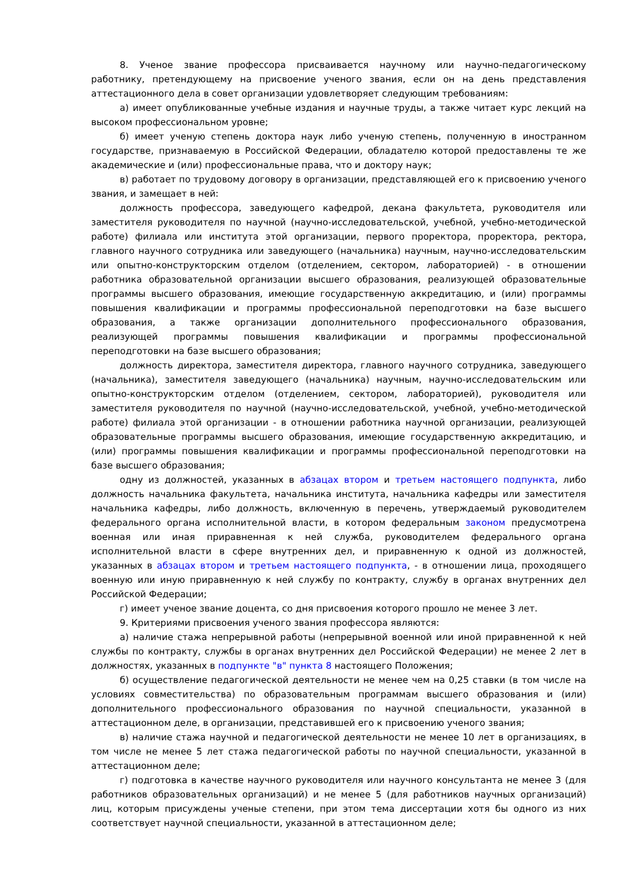8. Ученое звание профессора присваивается научному или научно-педагогическому работнику, претендующему на присвоение ученого звания, если он на день представления аттестационного дела в совет организации удовлетворяет следующим требованиям:
а) имеет опубликованные учебные издания и научные труды, а также читает курс лекций на высоком профессиональном уровне;
б) имеет ученую степень доктора наук либо ученую степень, полученную в иностранном государстве, признаваемую в Российской Федерации, обладателю которой предоставлены те же академические и (или) профессиональные права, что и доктору наук;
в) работает по трудовому договору в организации, представляющей его к присвоению ученого звания, и замещает в ней:
должность профессора, заведующего кафедрой, декана факультета, руководителя или заместителя руководителя по научной (научно-исследовательской, учебной, учебно-методической работе) филиала или института этой организации, первого проректора, проректора, ректора, главного научного сотрудника или заведующего (начальника) научным, научно-исследовательским или опытно-конструкторским отделом (отделением, сектором, лабораторией) - в отношении работника образовательной организации высшего образования, реализующей образовательные программы высшего образования, имеющие государственную аккредитацию, и (или) программы повышения квалификации и программы профессиональной переподготовки на базе высшего образования, а также организации дополнительного профессионального образования, реализующей программы повышения квалификации и программы профессиональной переподготовки на базе высшего образования;
должность директора, заместителя директора, главного научного сотрудника, заведующего (начальника), заместителя заведующего (начальника) научным, научно-исследовательским или опытно-конструкторским отделом (отделением, сектором, лабораторией), руководителя или заместителя руководителя по научной (научно-исследовательской, учебной, учебно-методической работе) филиала этой организации - в отношении работника научной организации, реализующей образовательные программы высшего образования, имеющие государственную аккредитацию, и (или) программы повышения квалификации и программы профессиональной переподготовки на базе высшего образования;
одну из должностей, указанных в абзацах втором и третьем настоящего подпункта, либо должность начальника факультета, начальника института, начальника кафедры или заместителя начальника кафедры, либо должность, включенную в перечень, утверждаемый руководителем федерального органа исполнительной власти, в котором федеральным законом предусмотрена военная или иная приравненная к ней служба, руководителем федерального органа исполнительной власти в сфере внутренних дел, и приравненную к одной из должностей, указанных в абзацах втором и третьем настоящего подпункта, - в отношении лица, проходящего военную или иную приравненную к ней службу по контракту, службу в органах внутренних дел Российской Федерации;
г) имеет ученое звание доцента, со дня присвоения которого прошло не менее 3 лет.
9. Критериями присвоения ученого звания профессора являются:
а) наличие стажа непрерывной работы (непрерывной военной или иной приравненной к ней службы по контракту, службы в органах внутренних дел Российской Федерации) не менее 2 лет в должностях, указанных в подпункте "в" пункта 8 настоящего Положения;
б) осуществление педагогической деятельности не менее чем на 0,25 ставки (в том числе на условиях совместительства) по образовательным программам высшего образования и (или) дополнительного профессионального образования по научной специальности, указанной в аттестационном деле, в организации, представившей его к присвоению ученого звания;
в) наличие стажа научной и педагогической деятельности не менее 10 лет в организациях, в том числе не менее 5 лет стажа педагогической работы по научной специальности, указанной в аттестационном деле;
г) подготовка в качестве научного руководителя или научного консультанта не менее 3 (для работников образовательных организаций) и не менее 5 (для работников научных организаций) лиц, которым присуждены ученые степени, при этом тема диссертации хотя бы одного из них соответствует научной специальности, указанной в аттестационном деле;